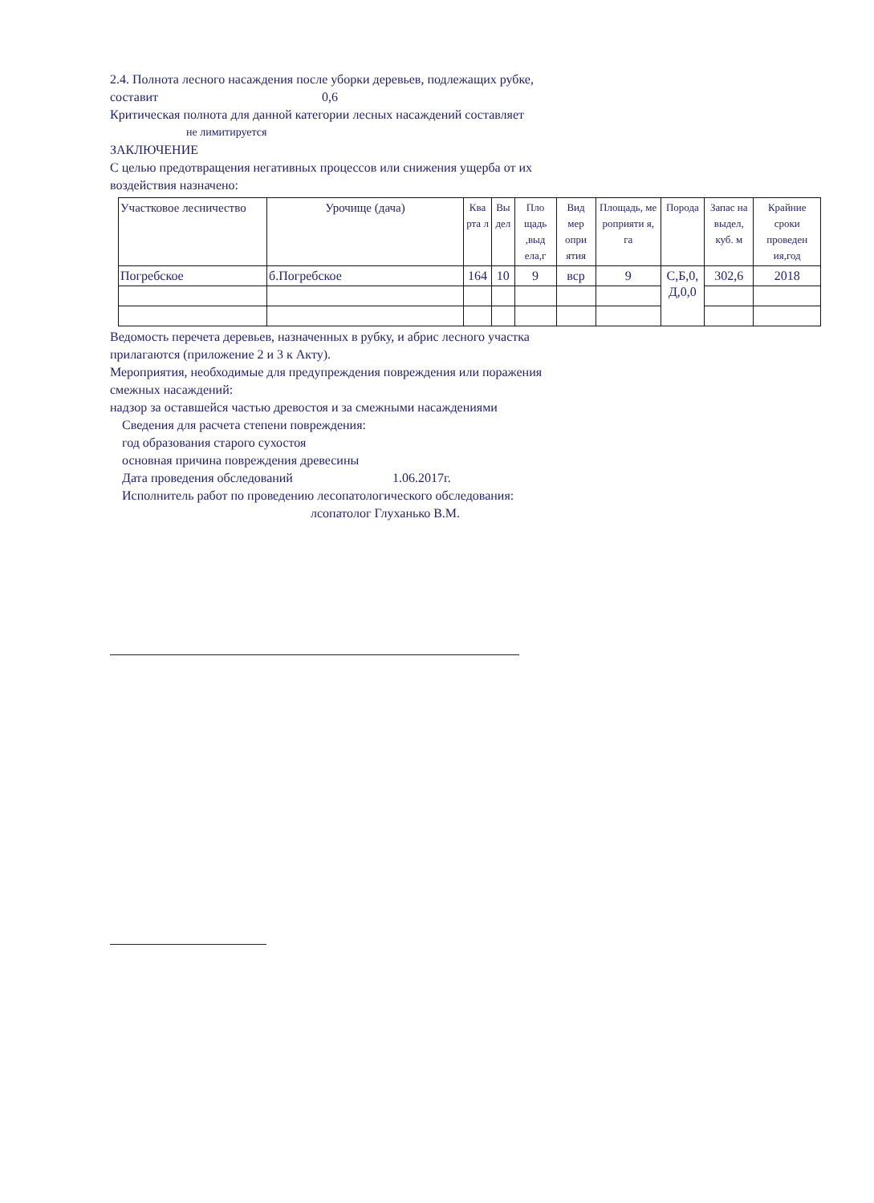2.4. Полнота лесного насаждения после уборки деревьев, подлежащих рубке,
составит 0,6
Критическая полнота для данной категории лесных насаждений составляет
не лимитируется
ЗАКЛЮЧЕНИЕ
С целью предотвращения негативных процессов или снижения ущерба от их
воздействия назначено:
| Участковое лесничество | Урочище (дача) | Ква рта л | Вы дел | Пло щадь ,выд ела,г | Вид мер опри ятия | Площадь, ме роприяти я, га | Порода | Запас на выдел, куб. м | Крайние сроки проведен ия,год |
| Погребское | б.Погребское | 164 | 10 | 9 | вср | 9 | С,Б,0, Д,0,0 | 302,6 | 2018 |
Ведомость перечета деревьев, назначенных в рубку, и абрис лесного участка
прилагаются (приложение 2 и 3 к Акту).
Мероприятия, необходимые для предупреждения повреждения или поражения
смежных насаждений:
надзор за оставшейся частью древостоя и за смежными насаждениями
Сведения для расчета степени повреждения:
год образования старого сухостоя
основная причина повреждения древесины
Дата проведения обследований 1.06.2017г.
Исполнитель работ по проведению лесопатологического обследования:
лсопатолог Глуханько В.М.